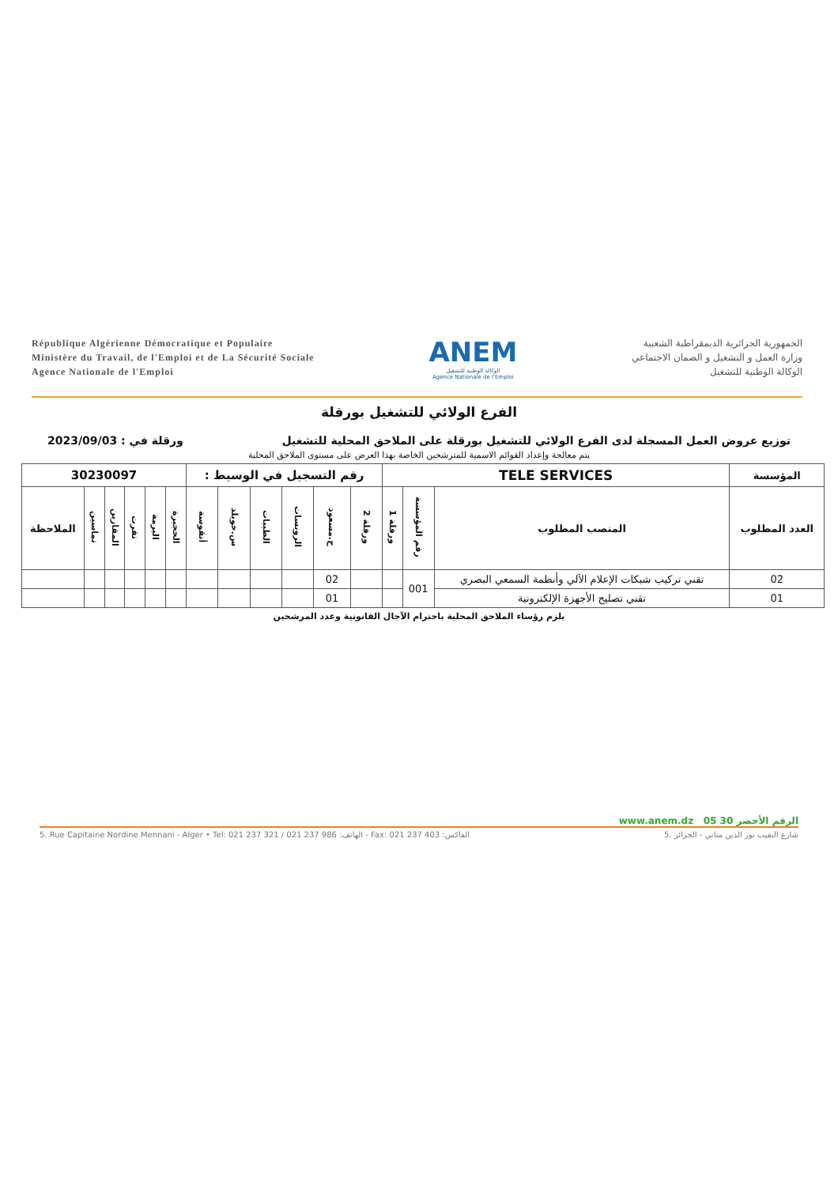République Algérienne Démocratique et Populaire
Ministère du Travail, de l'Emploi et de La Sécurité Sociale
Agence Nationale de l'Emploi
ANEM
الوكالة الوطنية للتشغيل
Agence Nationale de l'Emploi
الجمهورية الجزائرية الديمقراطية الشعبية
وزارة العمل و التشغيل و الضمان الاجتماعي
الوكالة الوطنية للتشغيل
الفرع الولائي للتشغيل بورقلة
توزيع عروض العمل المسجلة لدى الفرع الولائي للتشغيل بورقلة على الملاحق المحلية للتشغيل ورقلة في : 2023/09/03
يتم معالجة وإعداد القوائم الاسمية للمترشحين الخاصة بهذا العرض على مستوى الملاحق المحلية
| المؤسسة | TELE SERVICES | | | رقم التسجيل في الوسيط : | | | | | | 30230097 | | | | | |
| --- | --- | --- | --- | --- | --- | --- | --- | --- | --- | --- | --- | --- | --- | --- | --- |
| العدد المطلوب | المنصب المطلوب | رقم المؤسسة | ورقلة 1 | ورقلة 2 | ح.مسعود | الرويسات | الطيبات | س.خويلد | أنقوسة | الحجيرة | البرمة | تقرت | المقارين | تماسين | الملاحظة |
| 02 | تقني تركيب شبكات الإعلام الآلي وأنظمة السمعي البصري | 001 | | | 02 | | | | | | | | | | |
| 01 | تقني تصليح الأجهزة الإلكترونية | | | | 01 | | | | | | | | | | |
يلزم رؤساء الملاحق المحلية باحترام الآجال القانونية وعدد المرشحين
www.anem.dz الرقم الأخضر 30 05
5. Rue Capitaine Nordine Mennani - Alger • Tel: 021 237 321 / 021 237 986 :الهاتف - Fax: 021 237 403 :الفاكس 5. شارع النقيب نور الدين مناني - الجزائر